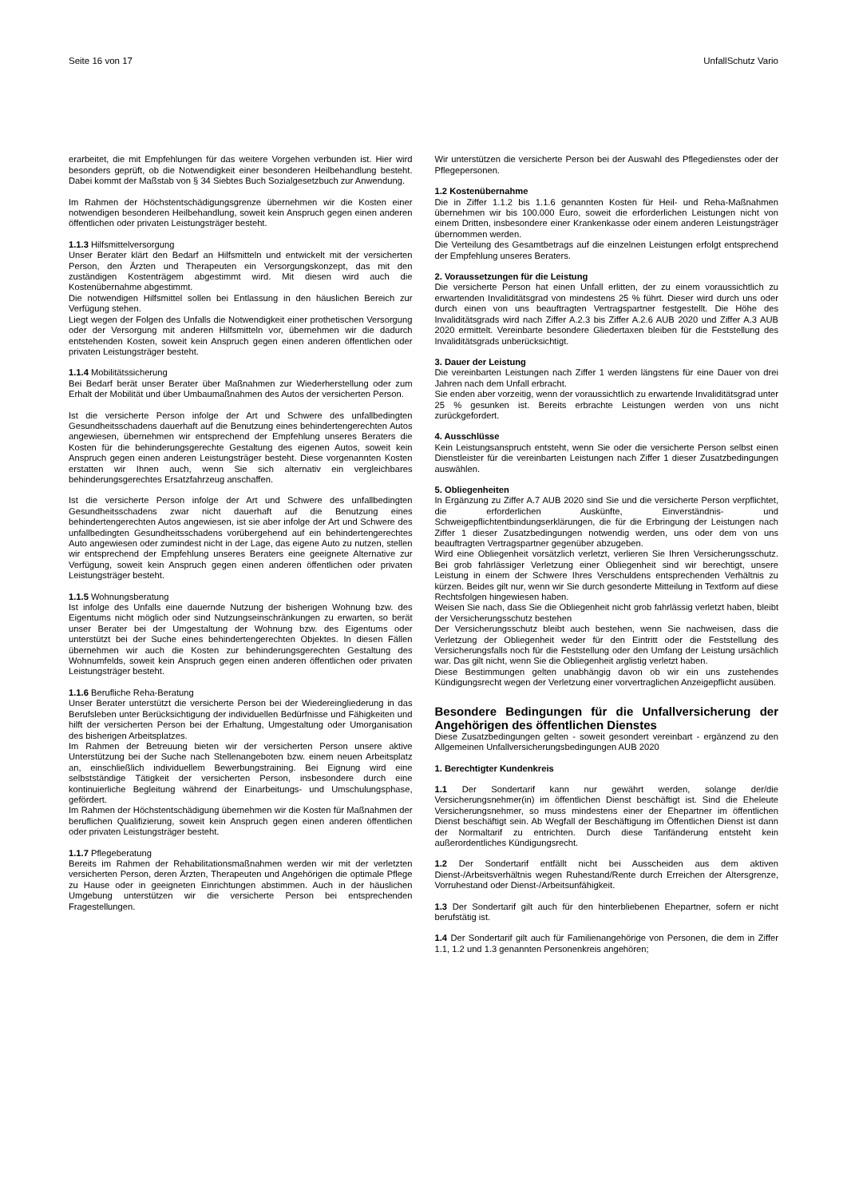Seite 16 von 17 UnfallSchutz Vario
erarbeitet, die mit Empfehlungen für das weitere Vorgehen verbunden ist. Hier wird besonders geprüft, ob die Notwendigkeit einer besonderen Heilbehandlung besteht. Dabei kommt der Maßstab von § 34 Siebtes Buch Sozialgesetzbuch zur Anwendung.
Im Rahmen der Höchstentschädigungsgrenze übernehmen wir die Kosten einer notwendigen besonderen Heilbehandlung, soweit kein Anspruch gegen einen anderen öffentlichen oder privaten Leistungsträger besteht.
1.1.3 Hilfsmittelversorgung
Unser Berater klärt den Bedarf an Hilfsmitteln und entwickelt mit der versicherten Person, den Ärzten und Therapeuten ein Versorgungskonzept, das mit den zuständigen Kostenträgem abgestimmt wird. Mit diesen wird auch die Kostenübernahme abgestimmt.
Die notwendigen Hilfsmittel sollen bei Entlassung in den häuslichen Bereich zur Verfügung stehen.
Liegt wegen der Folgen des Unfalls die Notwendigkeit einer prothetischen Versorgung oder der Versorgung mit anderen Hilfsmitteln vor, übernehmen wir die dadurch entstehenden Kosten, soweit kein Anspruch gegen einen anderen öffentlichen oder privaten Leistungsträger besteht.
1.1.4 Mobilitätssicherung
Bei Bedarf berät unser Berater über Maßnahmen zur Wiederherstellung oder zum Erhalt der Mobilität und über Umbaumaßnahmen des Autos der versicherten Person.
Ist die versicherte Person infolge der Art und Schwere des unfallbedingten Gesundheitsschadens dauerhaft auf die Benutzung eines behindertengerechten Autos angewiesen, übernehmen wir entsprechend der Empfehlung unseres Beraters die Kosten für die behinderungsgerechte Gestaltung des eigenen Autos, soweit kein Anspruch gegen einen anderen Leistungsträger besteht. Diese vorgenannten Kosten erstatten wir Ihnen auch, wenn Sie sich alternativ ein vergleichbares behinderungsgerechtes Ersatzfahrzeug anschaffen.
Ist die versicherte Person infolge der Art und Schwere des unfallbedingten Gesundheitsschadens zwar nicht dauerhaft auf die Benutzung eines behindertengerechten Autos angewiesen, ist sie aber infolge der Art und Schwere des unfallbedingten Gesundheitsschadens vorübergehend auf ein behindertengerechtes Auto angewiesen oder zumindest nicht in der Lage, das eigene Auto zu nutzen, stellen wir entsprechend der Empfehlung unseres Beraters eine geeignete Alternative zur Verfügung, soweit kein Anspruch gegen einen anderen öffentlichen oder privaten Leistungsträger besteht.
1.1.5 Wohnungsberatung
Ist infolge des Unfalls eine dauernde Nutzung der bisherigen Wohnung bzw. des Eigentums nicht möglich oder sind Nutzungseinschränkungen zu erwarten, so berät unser Berater bei der Umgestaltung der Wohnung bzw. des Eigentums oder unterstützt bei der Suche eines behindertengerechten Objektes. In diesen Fällen übernehmen wir auch die Kosten zur behinderungsgerechten Gestaltung des Wohnumfelds, soweit kein Anspruch gegen einen anderen öffentlichen oder privaten Leistungsträger besteht.
1.1.6 Berufliche Reha-Beratung
Unser Berater unterstützt die versicherte Person bei der Wiedereingliederung in das Berufsleben unter Berücksichtigung der individuellen Bedürfnisse und Fähigkeiten und hilft der versicherten Person bei der Erhaltung, Umgestaltung oder Umorganisation des bisherigen Arbeitsplatzes.
Im Rahmen der Betreuung bieten wir der versicherten Person unsere aktive Unterstützung bei der Suche nach Stellenangeboten bzw. einem neuen Arbeitsplatz an, einschließlich individuellem Bewerbungstraining. Bei Eignung wird eine selbstständige Tätigkeit der versicherten Person, insbesondere durch eine kontinuierliche Begleitung während der Einarbeitungs- und Umschulungsphase, gefördert.
Im Rahmen der Höchstentschädigung übernehmen wir die Kosten für Maßnahmen der beruflichen Qualifizierung, soweit kein Anspruch gegen einen anderen öffentlichen oder privaten Leistungsträger besteht.
1.1.7 Pflegeberatung
Bereits im Rahmen der Rehabilitationsmaßnahmen werden wir mit der verletzten versicherten Person, deren Ärzten, Therapeuten und Angehörigen die optimale Pflege zu Hause oder in geeigneten Einrichtungen abstimmen. Auch in der häuslichen Umgebung unterstützen wir die versicherte Person bei entsprechenden Fragestellungen.
Wir unterstützen die versicherte Person bei der Auswahl des Pflegedienstes oder der Pflegepersonen.
1.2 Kostenübernahme
Die in Ziffer 1.1.2 bis 1.1.6 genannten Kosten für Heil- und Reha-Maßnahmen übernehmen wir bis 100.000 Euro, soweit die erforderlichen Leistungen nicht von einem Dritten, insbesondere einer Krankenkasse oder einem anderen Leistungsträger übernommen werden.
Die Verteilung des Gesamtbetrags auf die einzelnen Leistungen erfolgt entsprechend der Empfehlung unseres Beraters.
2. Voraussetzungen für die Leistung
Die versicherte Person hat einen Unfall erlitten, der zu einem voraussichtlich zu erwartenden Invaliditätsgrad von mindestens 25 % führt. Dieser wird durch uns oder durch einen von uns beauftragten Vertragspartner festgestellt. Die Höhe des Invaliditätsgrads wird nach Ziffer A.2.3 bis Ziffer A.2.6 AUB 2020 und Ziffer A.3 AUB 2020 ermittelt. Vereinbarte besondere Gliedertaxen bleiben für die Feststellung des Invaliditätsgrads unberücksichtigt.
3. Dauer der Leistung
Die vereinbarten Leistungen nach Ziffer 1 werden längstens für eine Dauer von drei Jahren nach dem Unfall erbracht.
Sie enden aber vorzeitig, wenn der voraussichtlich zu erwartende Invaliditätsgrad unter 25 % gesunken ist. Bereits erbrachte Leistungen werden von uns nicht zurückgefordert.
4. Ausschlüsse
Kein Leistungsanspruch entsteht, wenn Sie oder die versicherte Person selbst einen Dienstleister für die vereinbarten Leistungen nach Ziffer 1 dieser Zusatzbedingungen auswählen.
5. Obliegenheiten
In Ergänzung zu Ziffer A.7 AUB 2020 sind Sie und die versicherte Person verpflichtet, die erforderlichen Auskünfte, Einverständnis- und Schweigepflichtentbindungserklärungen, die für die Erbringung der Leistungen nach Ziffer 1 dieser Zusatzbedingungen notwendig werden, uns oder dem von uns beauftragten Vertragspartner gegenüber abzugeben.
Wird eine Obliegenheit vorsätzlich verletzt, verlieren Sie Ihren Versicherungsschutz. Bei grob fahrlässiger Verletzung einer Obliegenheit sind wir berechtigt, unsere Leistung in einem der Schwere Ihres Verschuldens entsprechenden Verhältnis zu kürzen. Beides gilt nur, wenn wir Sie durch gesonderte Mitteilung in Textform auf diese Rechtsfolgen hingewiesen haben.
Weisen Sie nach, dass Sie die Obliegenheit nicht grob fahrlässig verletzt haben, bleibt der Versicherungsschutz bestehen
Der Versicherungsschutz bleibt auch bestehen, wenn Sie nachweisen, dass die Verletzung der Obliegenheit weder für den Eintritt oder die Feststellung des Versicherungsfalls noch für die Feststellung oder den Umfang der Leistung ursächlich war. Das gilt nicht, wenn Sie die Obliegenheit arglistig verletzt haben.
Diese Bestimmungen gelten unabhängig davon ob wir ein uns zustehendes Kündigungsrecht wegen der Verletzung einer vorvertraglichen Anzeigepflicht ausüben.
Besondere Bedingungen für die Unfallversicherung der Angehörigen des öffentlichen Dienstes
Diese Zusatzbedingungen gelten - soweit gesondert vereinbart - ergänzend zu den Allgemeinen Unfallversicherungsbedingungen AUB 2020
1. Berechtigter Kundenkreis
1.1 Der Sondertarif kann nur gewährt werden, solange der/die Versicherungsnehmer(in) im öffentlichen Dienst beschäftigt ist. Sind die Eheleute Versicherungsnehmer, so muss mindestens einer der Ehepartner im öffentlichen Dienst beschäftigt sein. Ab Wegfall der Beschäftigung im Öffentlichen Dienst ist dann der Normaltarif zu entrichten. Durch diese Tarifänderung entsteht kein außerordentliches Kündigungsrecht.
1.2 Der Sondertarif entfällt nicht bei Ausscheiden aus dem aktiven Dienst-/Arbeitsverhältnis wegen Ruhestand/Rente durch Erreichen der Altersgrenze, Vorruhestand oder Dienst-/Arbeitsunfähigkeit.
1.3 Der Sondertarif gilt auch für den hinterbliebenen Ehepartner, sofern er nicht berufstätig ist.
1.4 Der Sondertarif gilt auch für Familienangehörige von Personen, die dem in Ziffer 1.1, 1.2 und 1.3 genannten Personenkreis angehören;